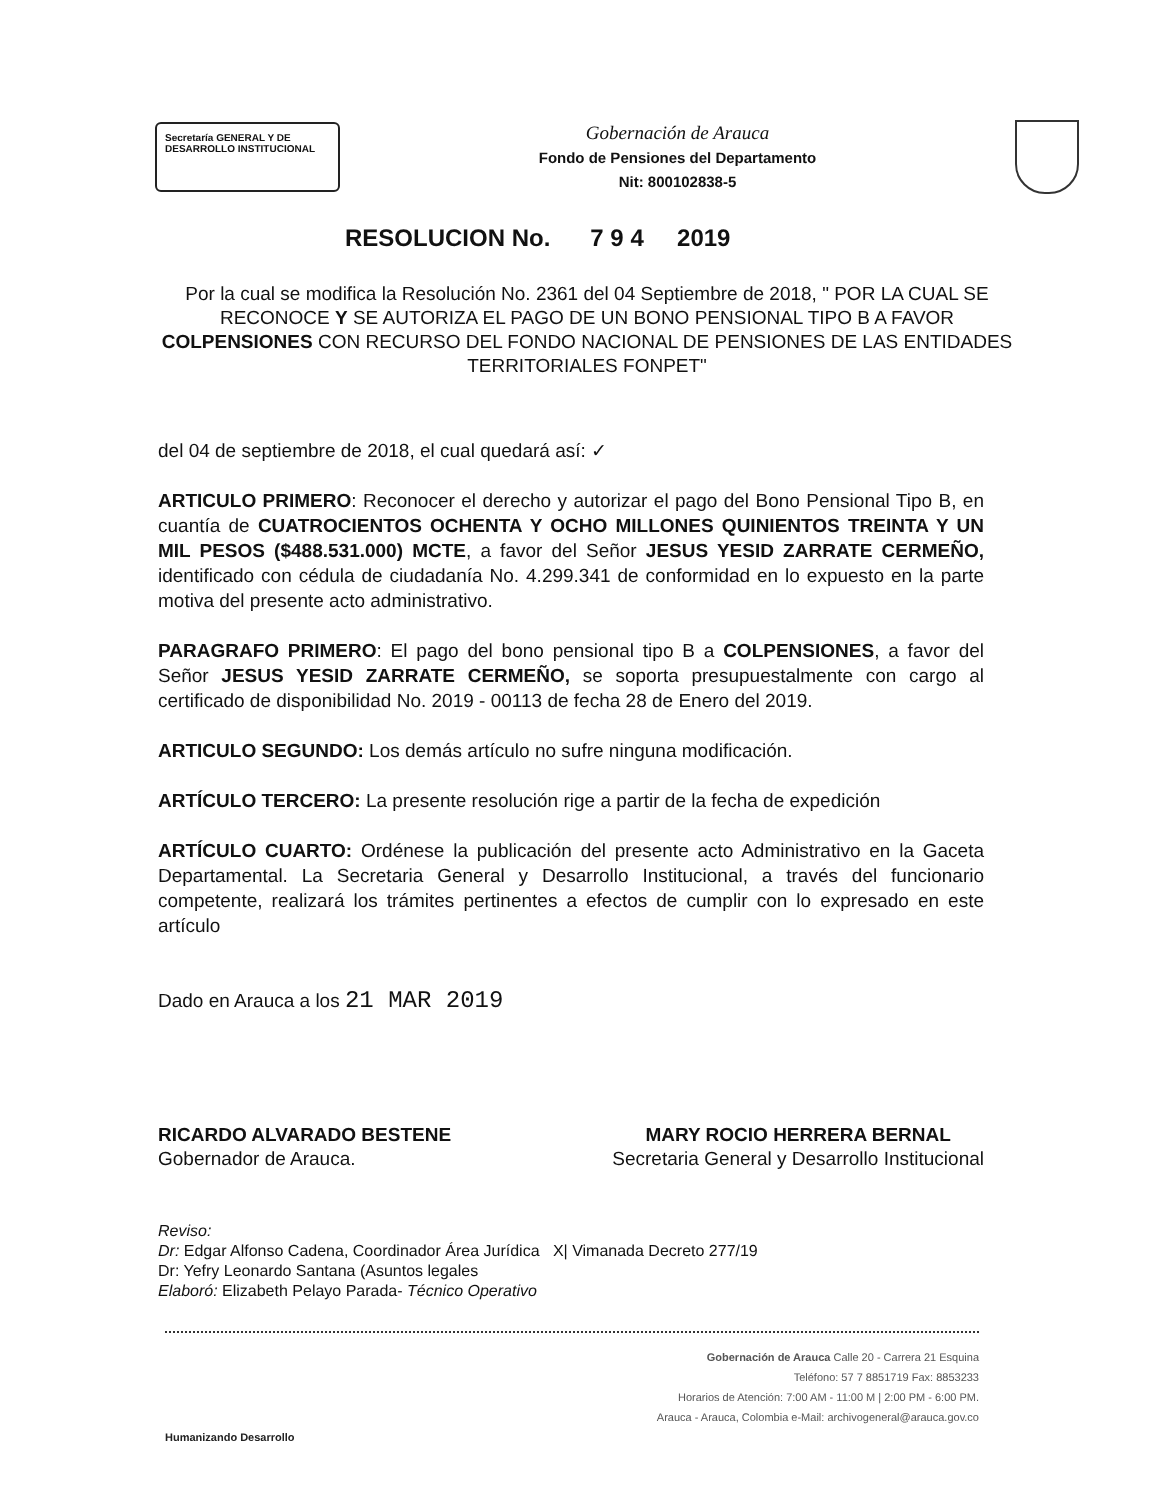Secretaría GENERAL Y DE DESARROLLO INSTITUCIONAL
Gobernación de Arauca
Fondo de Pensiones del Departamento
Nit: 800102838-5
RESOLUCION No. 7 9 4 2019
Por la cual se modifica la Resolución No. 2361 del 04 Septiembre de 2018, " POR LA CUAL SE RECONOCE Y SE AUTORIZA EL PAGO DE UN BONO PENSIONAL TIPO B A FAVOR COLPENSIONES CON RECURSO DEL FONDO NACIONAL DE PENSIONES DE LAS ENTIDADES TERRITORIALES FONPET"
del 04 de septiembre de 2018, el cual quedará así: ✓
ARTICULO PRIMERO: Reconocer el derecho y autorizar el pago del Bono Pensional Tipo B, en cuantía de CUATROCIENTOS OCHENTA Y OCHO MILLONES QUINIENTOS TREINTA Y UN MIL PESOS ($488.531.000) MCTE, a favor del Señor JESUS YESID ZARRATE CERMEÑO, identificado con cédula de ciudadanía No. 4.299.341 de conformidad en lo expuesto en la parte motiva del presente acto administrativo.
PARAGRAFO PRIMERO: El pago del bono pensional tipo B a COLPENSIONES, a favor del Señor JESUS YESID ZARRATE CERMEÑO, se soporta presupuestalmente con cargo al certificado de disponibilidad No. 2019 - 00113 de fecha 28 de Enero del 2019.
ARTICULO SEGUNDO: Los demás artículo no sufre ninguna modificación.
ARTÍCULO TERCERO: La presente resolución rige a partir de la fecha de expedición
ARTÍCULO CUARTO: Ordénese la publicación del presente acto Administrativo en la Gaceta Departamental. La Secretaria General y Desarrollo Institucional, a través del funcionario competente, realizará los trámites pertinentes a efectos de cumplir con lo expresado en este artículo
Dado en Arauca a los 21 MAR 2019
RICARDO ALVARADO BESTENE
Gobernador de Arauca.
MARY ROCIO HERRERA BERNAL
Secretaria General y Desarrollo Institucional
Reviso:
Dr: Edgar Alfonso Cadena, Coordinador Área Jurídica X| Vimanada Decreto 277/19
Dr: Yefry Leonardo Santana (Asuntos legales
Elaboró: Elizabeth Pelayo Parada- Técnico Operativo
Gobernación de Arauca Calle 20 - Carrera 21 Esquina
Teléfono: 57 7 8851719 Fax: 8853233
Horarios de Atención: 7:00 AM - 11:00 M | 2:00 PM - 6:00 PM.
Arauca - Arauca, Colombia e-Mail: archivogeneral@arauca.gov.co
Humanizando Desarrollo